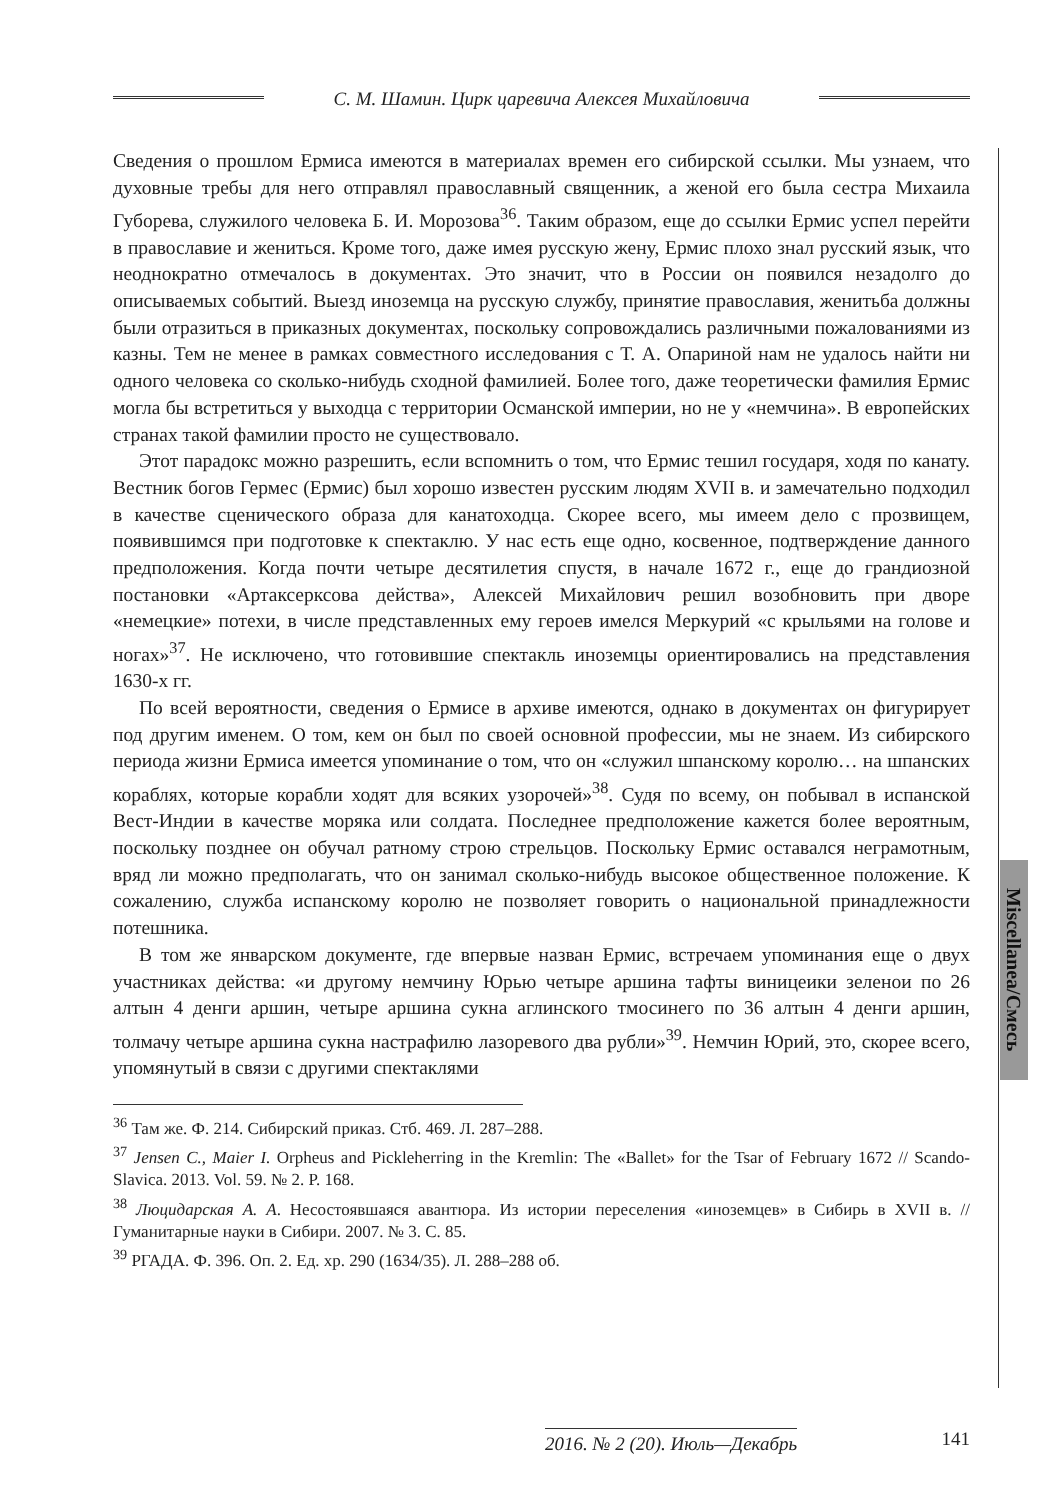С. М. Шамин. Цирк царевича Алексея Михайловича
Miscellanea/Смесь
Сведения о прошлом Ермиса имеются в материалах времен его сибирской ссылки. Мы узнаем, что духовные требы для него отправлял православный священник, а женой его была сестра Михаила Губорева, служилого человека Б. И. Морозова<sup>36</sup>. Таким образом, еще до ссылки Ермис успел перейти в православие и жениться. Кроме того, даже имея русскую жену, Ермис плохо знал русский язык, что неоднократно отмечалось в документах. Это значит, что в России он появился незадолго до описываемых событий. Выезд иноземца на русскую службу, принятие православия, женитьба должны были отразиться в приказных документах, поскольку сопровождались различными пожалованиями из казны. Тем не менее в рамках совместного исследования с Т. А. Опариной нам не удалось найти ни одного человека со сколько-нибудь сходной фамилией. Более того, даже теоретически фамилия Ермис могла бы встретиться у выходца с территории Османской империи, но не у «немчина». В европейских странах такой фамилии просто не существовало.
Этот парадокс можно разрешить, если вспомнить о том, что Ермис тешил государя, ходя по канату. Вестник богов Гермес (Ермис) был хорошо известен русским людям XVII в. и замечательно подходил в качестве сценического образа для канатоходца. Скорее всего, мы имеем дело с прозвищем, появившимся при подготовке к спектаклю. У нас есть еще одно, косвенное, подтверждение данного предположения. Когда почти четыре десятилетия спустя, в начале 1672 г., еще до грандиозной постановки «Артаксерксова действа», Алексей Михайлович решил возобновить при дворе «немецкие» потехи, в числе представленных ему героев имелся Меркурий «с крыльями на голове и ногах»<sup>37</sup>. Не исключено, что готовившие спектакль иноземцы ориентировались на представления 1630-х гг.
По всей вероятности, сведения о Ермисе в архиве имеются, однако в документах он фигурирует под другим именем. О том, кем он был по своей основной профессии, мы не знаем. Из сибирского периода жизни Ермиса имеется упоминание о том, что он «служил шпанскому королю… на шпанских кораблях, которые корабли ходят для всяких узорочей»<sup>38</sup>. Судя по всему, он побывал в испанской Вест-Индии в качестве моряка или солдата. Последнее предположение кажется более вероятным, поскольку позднее он обучал ратному строю стрельцов. Поскольку Ермис оставался неграмотным, вряд ли можно предполагать, что он занимал сколько-нибудь высокое общественное положение. К сожалению, служба испанскому королю не позволяет говорить о национальной принадлежности потешника.
В том же январском документе, где впервые назван Ермис, встречаем упоминания еще о двух участниках действа: «и другому немчину Юрью четыре аршина тафты виницеики зеленои по 26 алтын 4 денги аршин, четыре аршина сукна аглинского тмосинего по 36 алтын 4 денги аршин, толмачу четыре аршина сукна настрафилю лазоревого два рубли»<sup>39</sup>. Немчин Юрий, это, скорее всего, упомянутый в связи с другими спектаклями
<sup>36</sup> Там же. Ф. 214. Сибирский приказ. Стб. 469. Л. 287–288.
<sup>37</sup> Jensen C., Maier I. Orpheus and Pickleherring in the Kremlin: The «Ballet» for the Tsar of February 1672 // Scando-Slavica. 2013. Vol. 59. № 2. P. 168.
<sup>38</sup> Люцидарская А. А. Несостоявшаяся авантюра. Из истории переселения «иноземцев» в Сибирь в XVII в. // Гуманитарные науки в Сибири. 2007. № 3. С. 85.
<sup>39</sup> РГАДА. Ф. 396. Оп. 2. Ед. хр. 290 (1634/35). Л. 288–288 об.
2016. № 2 (20). Июль—Декабрь 141